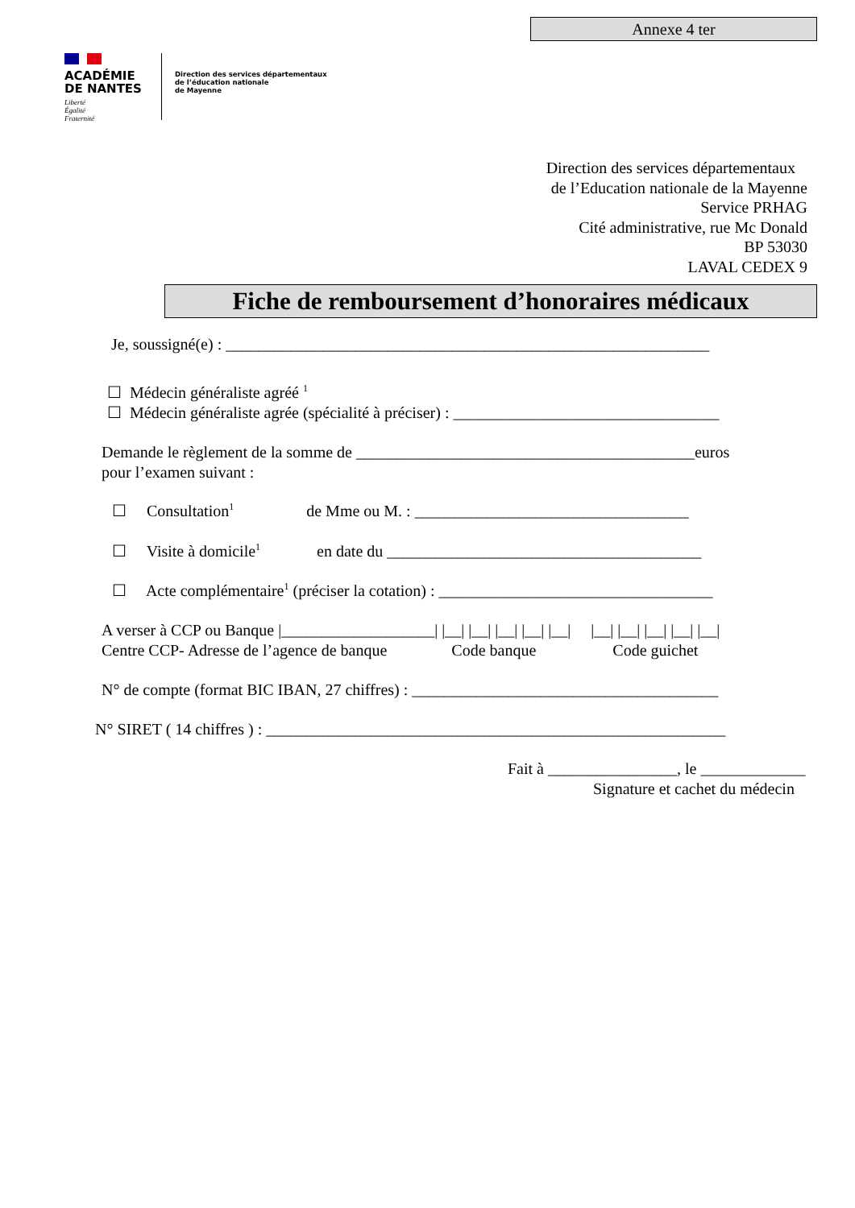Annexe 4 ter
ACADÉMIE
DE NANTES
Liberté
Égalité
Fraternité
Direction des services départementaux
de l’éducation nationale
de Mayenne
Direction des services départementaux
de l’Education nationale de la Mayenne
Service PRHAG
Cité administrative, rue Mc Donald
BP 53030
LAVAL CEDEX 9
Fiche de remboursement d’honoraires médicaux
Je, soussigné(e) : ____________________________________________________________
☐ Médecin généraliste agréé <sup>1</sup>
☐ Médecin généraliste agrée (spécialité à préciser) : _________________________________
Demande le règlement de la somme de __________________________________________euros
pour l’examen suivant :
☐ Consultation<sup>1</sup> de Mme ou M. : __________________________________
☐ Visite à domicile<sup>1</sup> en date du _______________________________________
☐ Acte complémentaire<sup>1</sup> (préciser la cotation) : __________________________________
A verser à CCP ou Banque |___________________| |__| |__| |__| |__| |__| |__| |__| |__| |__| |__|
Centre CCP- Adresse de l’agence de banque Code banque Code guichet
N° de compte (format BIC IBAN, 27 chiffres) : ______________________________________
N° SIRET ( 14 chiffres ) : _________________________________________________________
Fait à ________________, le _____________
Signature et cachet du médecin